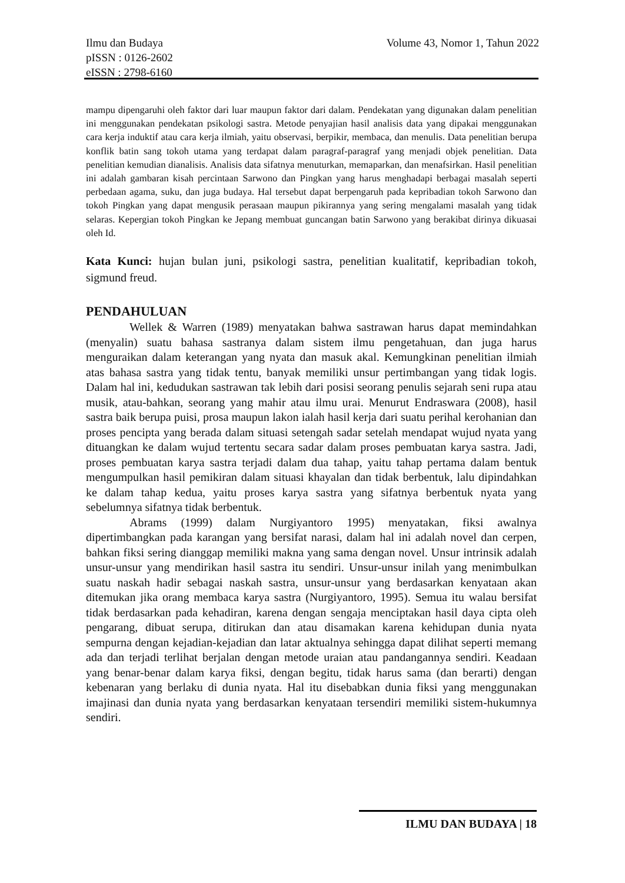Ilmu dan Budaya
pISSN : 0126-2602
eISSN : 2798-6160
Volume 43, Nomor 1, Tahun 2022
mampu dipengaruhi oleh faktor dari luar maupun faktor dari dalam. Pendekatan yang digunakan dalam penelitian ini menggunakan pendekatan psikologi sastra. Metode penyajian hasil analisis data yang dipakai menggunakan cara kerja induktif atau cara kerja ilmiah, yaitu observasi, berpikir, membaca, dan menulis. Data penelitian berupa konflik batin sang tokoh utama yang terdapat dalam paragraf-paragraf yang menjadi objek penelitian. Data penelitian kemudian dianalisis. Analisis data sifatnya menuturkan, memaparkan, dan menafsirkan. Hasil penelitian ini adalah gambaran kisah percintaan Sarwono dan Pingkan yang harus menghadapi berbagai masalah seperti perbedaan agama, suku, dan juga budaya. Hal tersebut dapat berpengaruh pada kepribadian tokoh Sarwono dan tokoh Pingkan yang dapat mengusik perasaan maupun pikirannya yang sering mengalami masalah yang tidak selaras. Kepergian tokoh Pingkan ke Jepang membuat guncangan batin Sarwono yang berakibat dirinya dikuasai oleh Id.
Kata Kunci: hujan bulan juni, psikologi sastra, penelitian kualitatif, kepribadian tokoh, sigmund freud.
PENDAHULUAN
Wellek & Warren (1989) menyatakan bahwa sastrawan harus dapat memindahkan (menyalin) suatu bahasa sastranya dalam sistem ilmu pengetahuan, dan juga harus menguraikan dalam keterangan yang nyata dan masuk akal. Kemungkinan penelitian ilmiah atas bahasa sastra yang tidak tentu, banyak memiliki unsur pertimbangan yang tidak logis. Dalam hal ini, kedudukan sastrawan tak lebih dari posisi seorang penulis sejarah seni rupa atau musik, atau-bahkan, seorang yang mahir atau ilmu urai. Menurut Endraswara (2008), hasil sastra baik berupa puisi, prosa maupun lakon ialah hasil kerja dari suatu perihal kerohanian dan proses pencipta yang berada dalam situasi setengah sadar setelah mendapat wujud nyata yang dituangkan ke dalam wujud tertentu secara sadar dalam proses pembuatan karya sastra. Jadi, proses pembuatan karya sastra terjadi dalam dua tahap, yaitu tahap pertama dalam bentuk mengumpulkan hasil pemikiran dalam situasi khayalan dan tidak berbentuk, lalu dipindahkan ke dalam tahap kedua, yaitu proses karya sastra yang sifatnya berbentuk nyata yang sebelumnya sifatnya tidak berbentuk.
Abrams (1999) dalam Nurgiyantoro 1995) menyatakan, fiksi awalnya dipertimbangkan pada karangan yang bersifat narasi, dalam hal ini adalah novel dan cerpen, bahkan fiksi sering dianggap memiliki makna yang sama dengan novel. Unsur intrinsik adalah unsur-unsur yang mendirikan hasil sastra itu sendiri. Unsur-unsur inilah yang menimbulkan suatu naskah hadir sebagai naskah sastra, unsur-unsur yang berdasarkan kenyataan akan ditemukan jika orang membaca karya sastra (Nurgiyantoro, 1995). Semua itu walau bersifat tidak berdasarkan pada kehadiran, karena dengan sengaja menciptakan hasil daya cipta oleh pengarang, dibuat serupa, ditirukan dan atau disamakan karena kehidupan dunia nyata sempurna dengan kejadian-kejadian dan latar aktualnya sehingga dapat dilihat seperti memang ada dan terjadi terlihat berjalan dengan metode uraian atau pandangannya sendiri. Keadaan yang benar-benar dalam karya fiksi, dengan begitu, tidak harus sama (dan berarti) dengan kebenaran yang berlaku di dunia nyata. Hal itu disebabkan dunia fiksi yang menggunakan imajinasi dan dunia nyata yang berdasarkan kenyataan tersendiri memiliki sistem-hukumnya sendiri.
ILMU DAN BUDAYA | 18